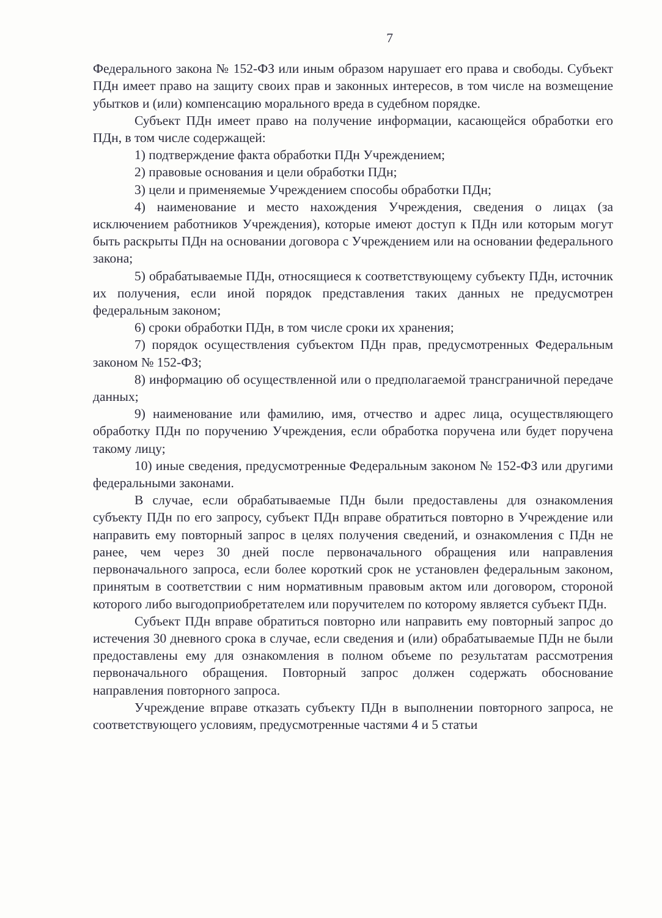7
Федерального закона № 152-ФЗ или иным образом нарушает его права и свободы. Субъект ПДн имеет право на защиту своих прав и законных интересов, в том числе на возмещение убытков и (или) компенсацию морального вреда в судебном порядке.
Субъект ПДн имеет право на получение информации, касающейся обработки его ПДн, в том числе содержащей:
1) подтверждение факта обработки ПДн Учреждением;
2) правовые основания и цели обработки ПДн;
3) цели и применяемые Учреждением способы обработки ПДн;
4) наименование и место нахождения Учреждения, сведения о лицах (за исключением работников Учреждения), которые имеют доступ к ПДн или которым могут быть раскрыты ПДн на основании договора с Учреждением или на основании федерального закона;
5) обрабатываемые ПДн, относящиеся к соответствующему субъекту ПДн, источник их получения, если иной порядок представления таких данных не предусмотрен федеральным законом;
6) сроки обработки ПДн, в том числе сроки их хранения;
7) порядок осуществления субъектом ПДн прав, предусмотренных Федеральным законом № 152-ФЗ;
8) информацию об осуществленной или о предполагаемой трансграничной передаче данных;
9) наименование или фамилию, имя, отчество и адрес лица, осуществляющего обработку ПДн по поручению Учреждения, если обработка поручена или будет поручена такому лицу;
10) иные сведения, предусмотренные Федеральным законом № 152-ФЗ или другими федеральными законами.
В случае, если обрабатываемые ПДн были предоставлены для ознакомления субъекту ПДн по его запросу, субъект ПДн вправе обратиться повторно в Учреждение или направить ему повторный запрос в целях получения сведений, и ознакомления с ПДн не ранее, чем через 30 дней после первоначального обращения или направления первоначального запроса, если более короткий срок не установлен федеральным законом, принятым в соответствии с ним нормативным правовым актом или договором, стороной которого либо выгодоприобретателем или поручителем по которому является субъект ПДн.
Субъект ПДн вправе обратиться повторно или направить ему повторный запрос до истечения 30 дневного срока в случае, если сведения и (или) обрабатываемые ПДн не были предоставлены ему для ознакомления в полном объеме по результатам рассмотрения первоначального обращения. Повторный запрос должен содержать обоснование направления повторного запроса.
Учреждение вправе отказать субъекту ПДн в выполнении повторного запроса, не соответствующего условиям, предусмотренные частями 4 и 5 статьи